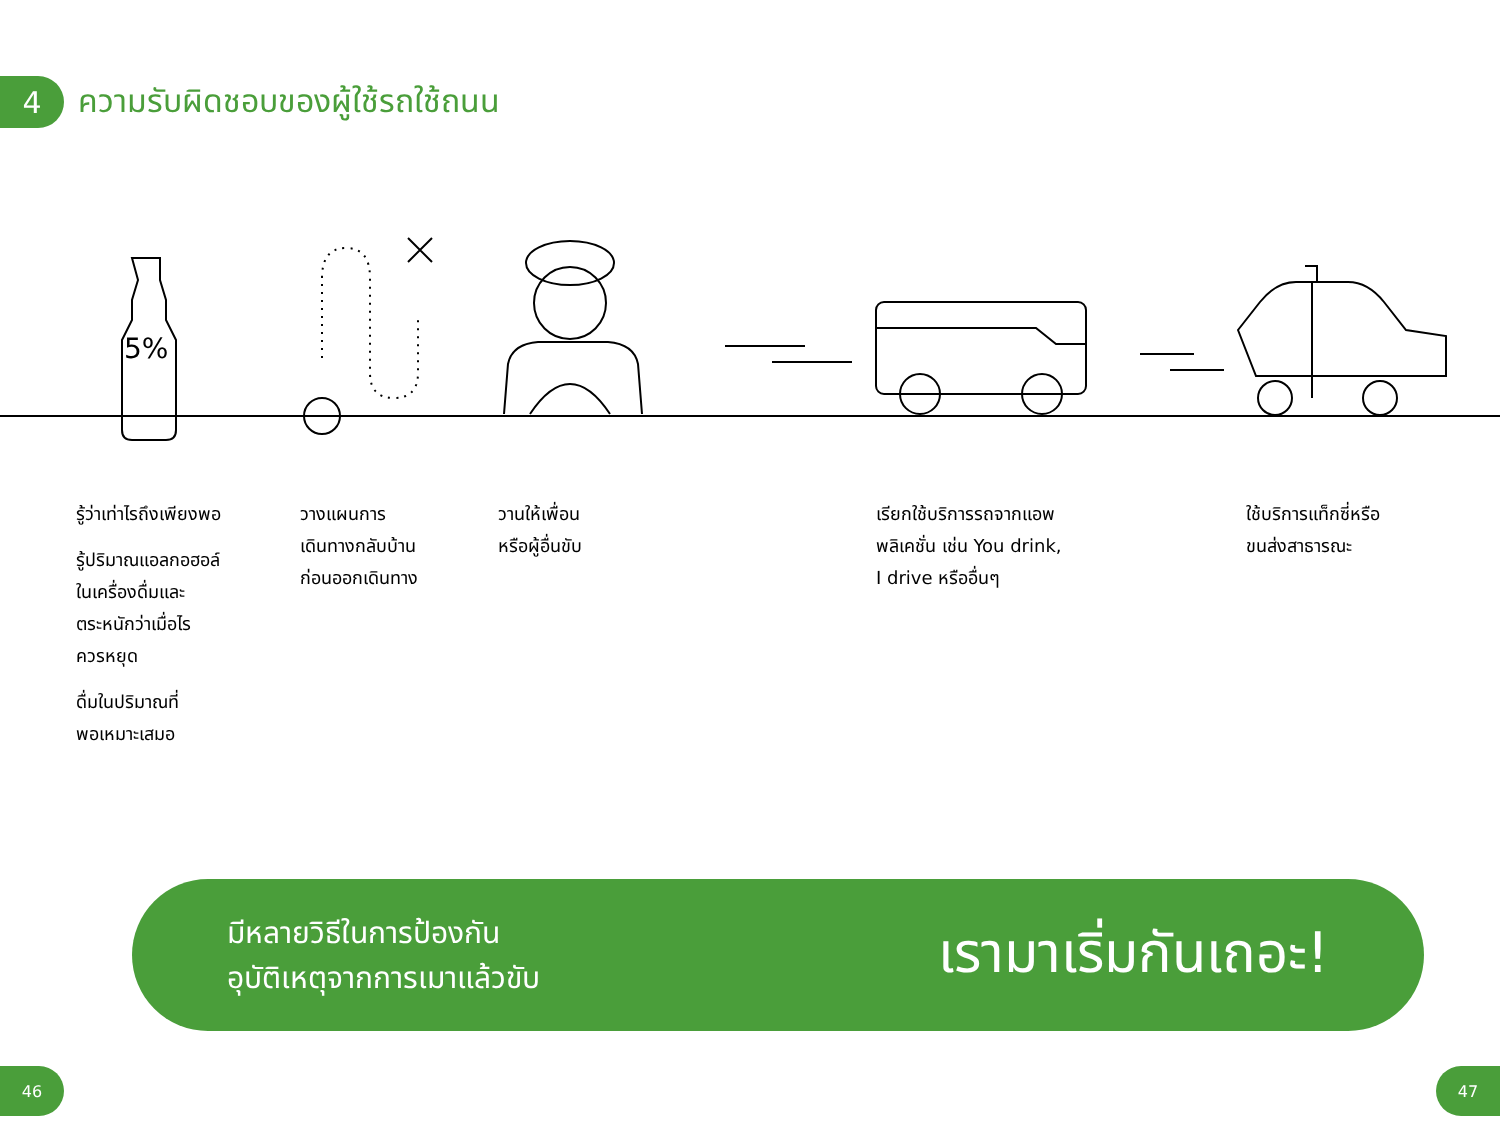4
ความรับผิดชอบของผู้ใช้รถใช้ถนน
5%
รู้ว่าเท่าไรถึงเพียงพอ
รู้ปริมาณแอลกอฮอล์
ในเครื่องดื่มและ
ตระหนักว่าเมื่อไร
ควรหยุด
ดื่มในปริมาณที่
พอเหมาะเสมอ
วางแผนการ
เดินทางกลับบ้าน
ก่อนออกเดินทาง
วานให้เพื่อน
หรือผู้อื่นขับ
เรียกใช้บริการรถจากแอพ
พลิเคชั่น เช่น You drink,
I drive หรืออื่นๆ
ใช้บริการแท็กซี่หรือ
ขนส่งสาธารณะ
มีหลายวิธีในการป้องกัน
อุบัติเหตุจากการเมาแล้วขับ
เรามาเริ่มกันเถอะ!
46 47